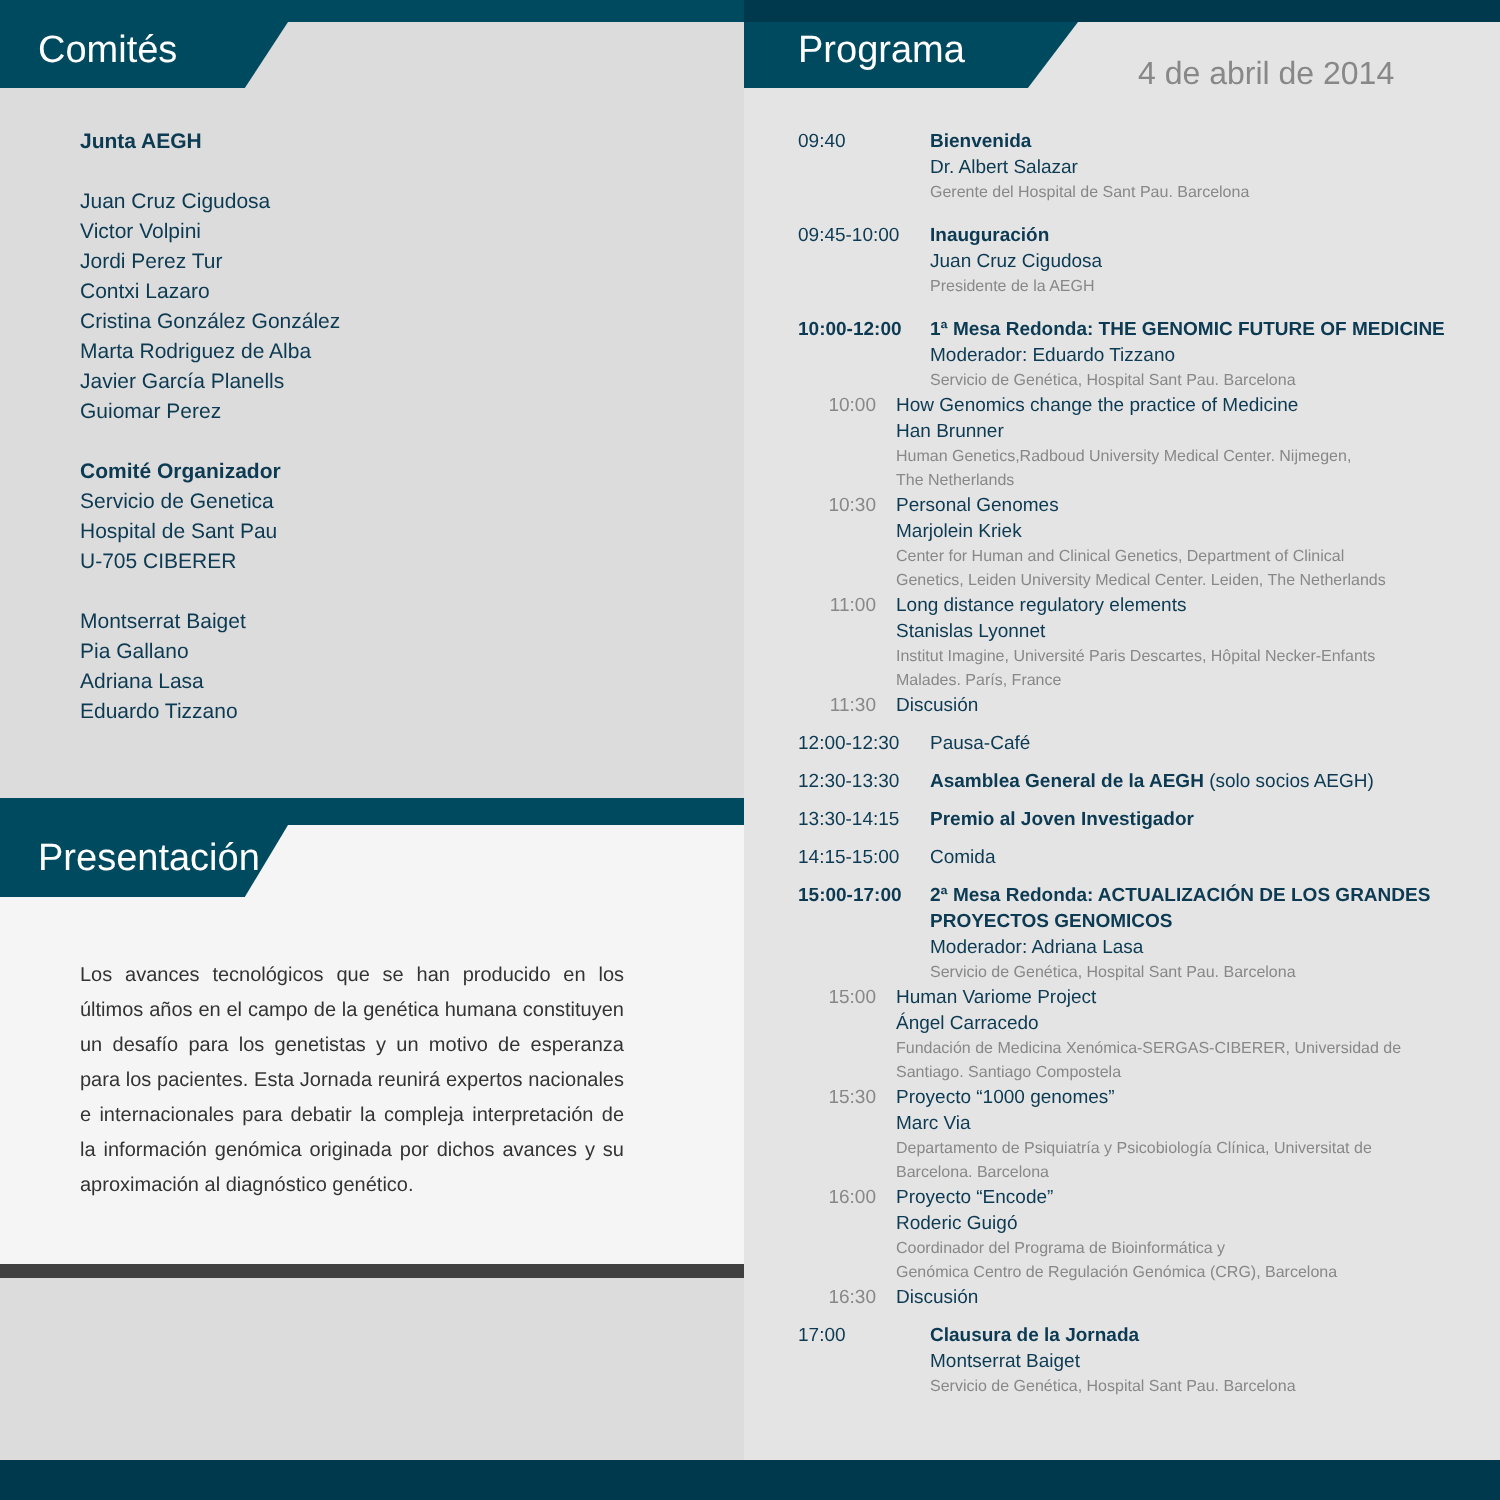Comités
Junta AEGH
Juan Cruz Cigudosa
Victor Volpini
Jordi Perez Tur
Contxi Lazaro
Cristina González González
Marta Rodriguez de Alba
Javier García Planells
Guiomar Perez
Comité Organizador
Servicio de Genetica
Hospital de Sant Pau
U-705 CIBERER
Montserrat Baiget
Pia Gallano
Adriana Lasa
Eduardo Tizzano
Presentación
Los avances tecnológicos que se han producido en los últimos años en el campo de la genética humana constituyen un desafío para los genetistas y un motivo de esperanza para los pacientes. Esta Jornada reunirá expertos nacionales e internacionales para debatir la compleja interpretación de la información genómica originada por dichos avances y su aproximación al diagnóstico genético.
Programa
4 de abril de 2014
09:40 Bienvenida
Dr. Albert Salazar
Gerente del Hospital de Sant Pau. Barcelona
09:45-10:00 Inauguración
Juan Cruz Cigudosa
Presidente de la AEGH
10:00-12:00 1ª Mesa Redonda: THE GENOMIC FUTURE OF MEDICINE
Moderador: Eduardo Tizzano
Servicio de Genética, Hospital Sant Pau. Barcelona
10:00 How Genomics change the practice of Medicine
Han Brunner
Human Genetics,Radboud University Medical Center. Nijmegen,
The Netherlands
10:30 Personal Genomes
Marjolein Kriek
Center for Human and Clinical Genetics, Department of Clinical
Genetics, Leiden University Medical Center. Leiden, The Netherlands
11:00 Long distance regulatory elements
Stanislas Lyonnet
Institut Imagine, Université Paris Descartes, Hôpital Necker-Enfants
Malades. París, France
11:30 Discusión
12:00-12:30 Pausa-Café
12:30-13:30 Asamblea General de la AEGH (solo socios AEGH)
13:30-14:15 Premio al Joven Investigador
14:15-15:00 Comida
15:00-17:00 2ª Mesa Redonda: ACTUALIZACIÓN DE LOS GRANDES
PROYECTOS GENOMICOS
Moderador: Adriana Lasa
Servicio de Genética, Hospital Sant Pau. Barcelona
15:00 Human Variome Project
Ángel Carracedo
Fundación de Medicina Xenómica-SERGAS-CIBERER, Universidad de
Santiago. Santiago Compostela
15:30 Proyecto “1000 genomes”
Marc Via
Departamento de Psiquiatría y Psicobiología Clínica, Universitat de
Barcelona. Barcelona
16:00 Proyecto “Encode”
Roderic Guigó
Coordinador del Programa de Bioinformática y
Genómica Centro de Regulación Genómica (CRG), Barcelona
16:30 Discusión
17:00 Clausura de la Jornada
Montserrat Baiget
Servicio de Genética, Hospital Sant Pau. Barcelona